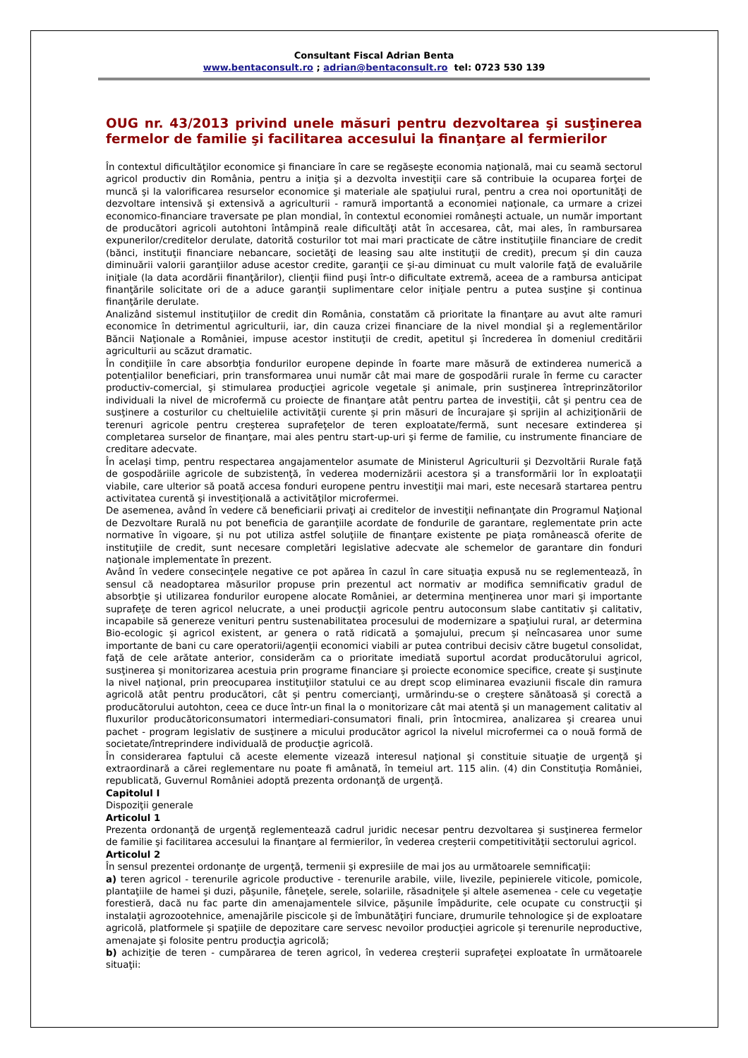Consultant Fiscal Adrian Benta
www.bentaconsult.ro ; adrian@bentaconsult.ro tel: 0723 530 139
OUG nr. 43/2013 privind unele măsuri pentru dezvoltarea şi susţinerea fermelor de familie şi facilitarea accesului la finanţare al fermierilor
În contextul dificultăţilor economice şi financiare în care se regăseşte economia naţională, mai cu seamă sectorul agricol productiv din România, pentru a iniţia şi a dezvolta investiţii care să contribuie la ocuparea forţei de muncă şi la valorificarea resurselor economice şi materiale ale spaţiului rural, pentru a crea noi oportunităţi de dezvoltare intensivă şi extensivă a agriculturii - ramură importantă a economiei naţionale, ca urmare a crizei economico-financiare traversate pe plan mondial, în contextul economiei româneşti actuale, un număr important de producători agricoli autohtoni întâmpină reale dificultăţi atât în accesarea, cât, mai ales, în rambursarea expunerilor/creditelor derulate, datorită costurilor tot mai mari practicate de către instituţiile financiare de credit (bănci, instituţii financiare nebancare, societăţi de leasing sau alte instituţii de credit), precum şi din cauza diminuării valorii garanţiilor aduse acestor credite, garanţii ce şi-au diminuat cu mult valorile faţă de evaluările iniţiale (la data acordării finanţărilor), clienţii fiind puşi într-o dificultate extremă, aceea de a rambursa anticipat finanţările solicitate ori de a aduce garanţii suplimentare celor iniţiale pentru a putea susţine şi continua finanţările derulate.
Analizând sistemul instituţiilor de credit din România, constatăm că prioritate la finanţare au avut alte ramuri economice în detrimentul agriculturii, iar, din cauza crizei financiare de la nivel mondial şi a reglementărilor Băncii Naţionale a României, impuse acestor instituţii de credit, apetitul şi încrederea în domeniul creditării agriculturii au scăzut dramatic.
În condiţiile în care absorbţia fondurilor europene depinde în foarte mare măsură de extinderea numerică a potenţialilor beneficiari, prin transformarea unui număr cât mai mare de gospodării rurale în ferme cu caracter productiv-comercial, şi stimularea producţiei agricole vegetale şi animale, prin susţinerea întreprinzătorilor individuali la nivel de microfermă cu proiecte de finanţare atât pentru partea de investiţii, cât şi pentru cea de susţinere a costurilor cu cheltuielile activităţii curente şi prin măsuri de încurajare şi sprijin al achiziţionării de terenuri agricole pentru creşterea suprafeţelor de teren exploatate/fermă, sunt necesare extinderea şi completarea surselor de finanţare, mai ales pentru start-up-uri şi ferme de familie, cu instrumente financiare de creditare adecvate.
În acelaşi timp, pentru respectarea angajamentelor asumate de Ministerul Agriculturii şi Dezvoltării Rurale faţă de gospodăriile agricole de subzistenţă, în vederea modernizării acestora şi a transformării lor în exploataţii viabile, care ulterior să poată accesa fonduri europene pentru investiţii mai mari, este necesară startarea pentru activitatea curentă şi investiţională a activităţilor microfermei.
De asemenea, având în vedere că beneficiarii privaţi ai creditelor de investiţii nefinanţate din Programul Naţional de Dezvoltare Rurală nu pot beneficia de garanţiile acordate de fondurile de garantare, reglementate prin acte normative în vigoare, şi nu pot utiliza astfel soluţiile de finanţare existente pe piaţa românească oferite de instituţiile de credit, sunt necesare completări legislative adecvate ale schemelor de garantare din fonduri naţionale implementate în prezent.
Având în vedere consecinţele negative ce pot apărea în cazul în care situaţia expusă nu se reglementează, în sensul că neadoptarea măsurilor propuse prin prezentul act normativ ar modifica semnificativ gradul de absorbţie şi utilizarea fondurilor europene alocate României, ar determina menţinerea unor mari şi importante suprafeţe de teren agricol nelucrate, a unei producţii agricole pentru autoconsum slabe cantitativ şi calitativ, incapabile să genereze venituri pentru sustenabilitatea procesului de modernizare a spaţiului rural, ar determina Bio-ecologic şi agricol existent, ar genera o rată ridicată a şomajului, precum şi neîncasarea unor sume importante de bani cu care operatorii/agenţii economici viabili ar putea contribui decisiv către bugetul consolidat, faţă de cele arătate anterior, considerăm ca o prioritate imediată suportul acordat producătorului agricol, susţinerea şi monitorizarea acestuia prin programe financiare şi proiecte economice specifice, create şi susţinute la nivel naţional, prin preocuparea instituţiilor statului ce au drept scop eliminarea evaziunii fiscale din ramura agricolă atât pentru producători, cât şi pentru comercianţi, urmărindu-se o creştere sănătoasă şi corectă a producătorului autohton, ceea ce duce într-un final la o monitorizare cât mai atentă şi un management calitativ al fluxurilor producătoriconsumatori intermediari-consumatori finali, prin întocmirea, analizarea şi crearea unui pachet - program legislativ de susţinere a micului producător agricol la nivelul microfermei ca o nouă formă de societate/întreprindere individuală de producţie agricolă.
În considerarea faptului că aceste elemente vizează interesul naţional şi constituie situaţie de urgenţă şi extraordinară a cărei reglementare nu poate fi amânată, în temeiul art. 115 alin. (4) din Constituţia României, republicată, Guvernul României adoptă prezenta ordonanţă de urgenţă.
Capitolul I
Dispoziţii generale
Articolul 1
Prezenta ordonanţă de urgenţă reglementează cadrul juridic necesar pentru dezvoltarea şi susţinerea fermelor de familie şi facilitarea accesului la finanţare al fermierilor, în vederea creşterii competitivităţii sectorului agricol.
Articolul 2
În sensul prezentei ordonanţe de urgenţă, termenii şi expresiile de mai jos au următoarele semnificaţii:
a) teren agricol - terenurile agricole productive - terenurile arabile, viile, livezile, pepinierele viticole, pomicole, plantaţiile de hamei şi duzi, păşunile, fâneţele, serele, solariile, răsadniţele şi altele asemenea - cele cu vegetaţie forestieră, dacă nu fac parte din amenajamentele silvice, păşunile împădurite, cele ocupate cu construcţii şi instalaţii agrozootehnice, amenajările piscicole şi de îmbunătăţiri funciare, drumurile tehnologice şi de exploatare agricolă, platformele şi spaţiile de depozitare care servesc nevoilor producţiei agricole şi terenurile neproductive, amenajate şi folosite pentru producţia agricolă;
b) achiziţie de teren - cumpărarea de teren agricol, în vederea creşterii suprafeţei exploatate în următoarele situaţii: